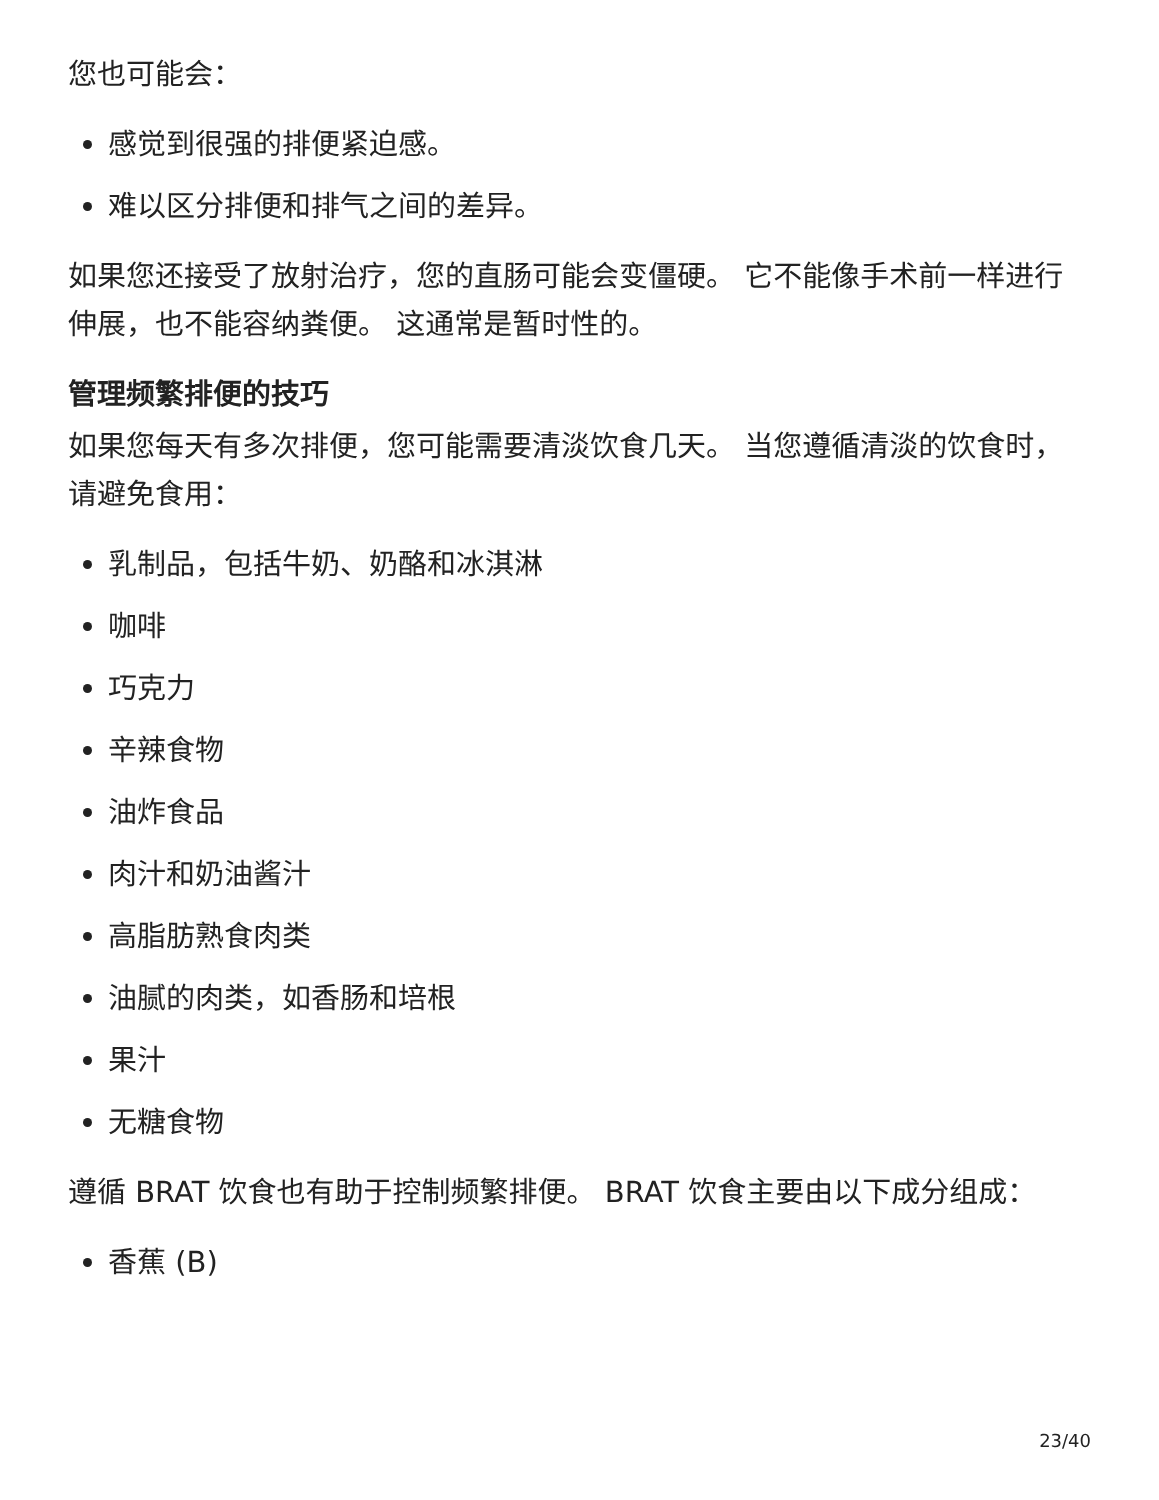您也可能会：
感觉到很强的排便紧迫感。
难以区分排便和排气之间的差异。
如果您还接受了放射治疗，您的直肠可能会变僵硬。 它不能像手术前一样进行伸展，也不能容纳粪便。 这通常是暂时性的。
管理频繁排便的技巧
如果您每天有多次排便，您可能需要清淡饮食几天。 当您遵循清淡的饮食时，请避免食用：
乳制品，包括牛奶、奶酪和冰淇淋
咖啡
巧克力
辛辣食物
油炸食品
肉汁和奶油酱汁
高脂肪熟食肉类
油腻的肉类，如香肠和培根
果汁
无糖食物
遵循 BRAT 饮食也有助于控制频繁排便。 BRAT 饮食主要由以下成分组成：
香蕉 (B)
23/40